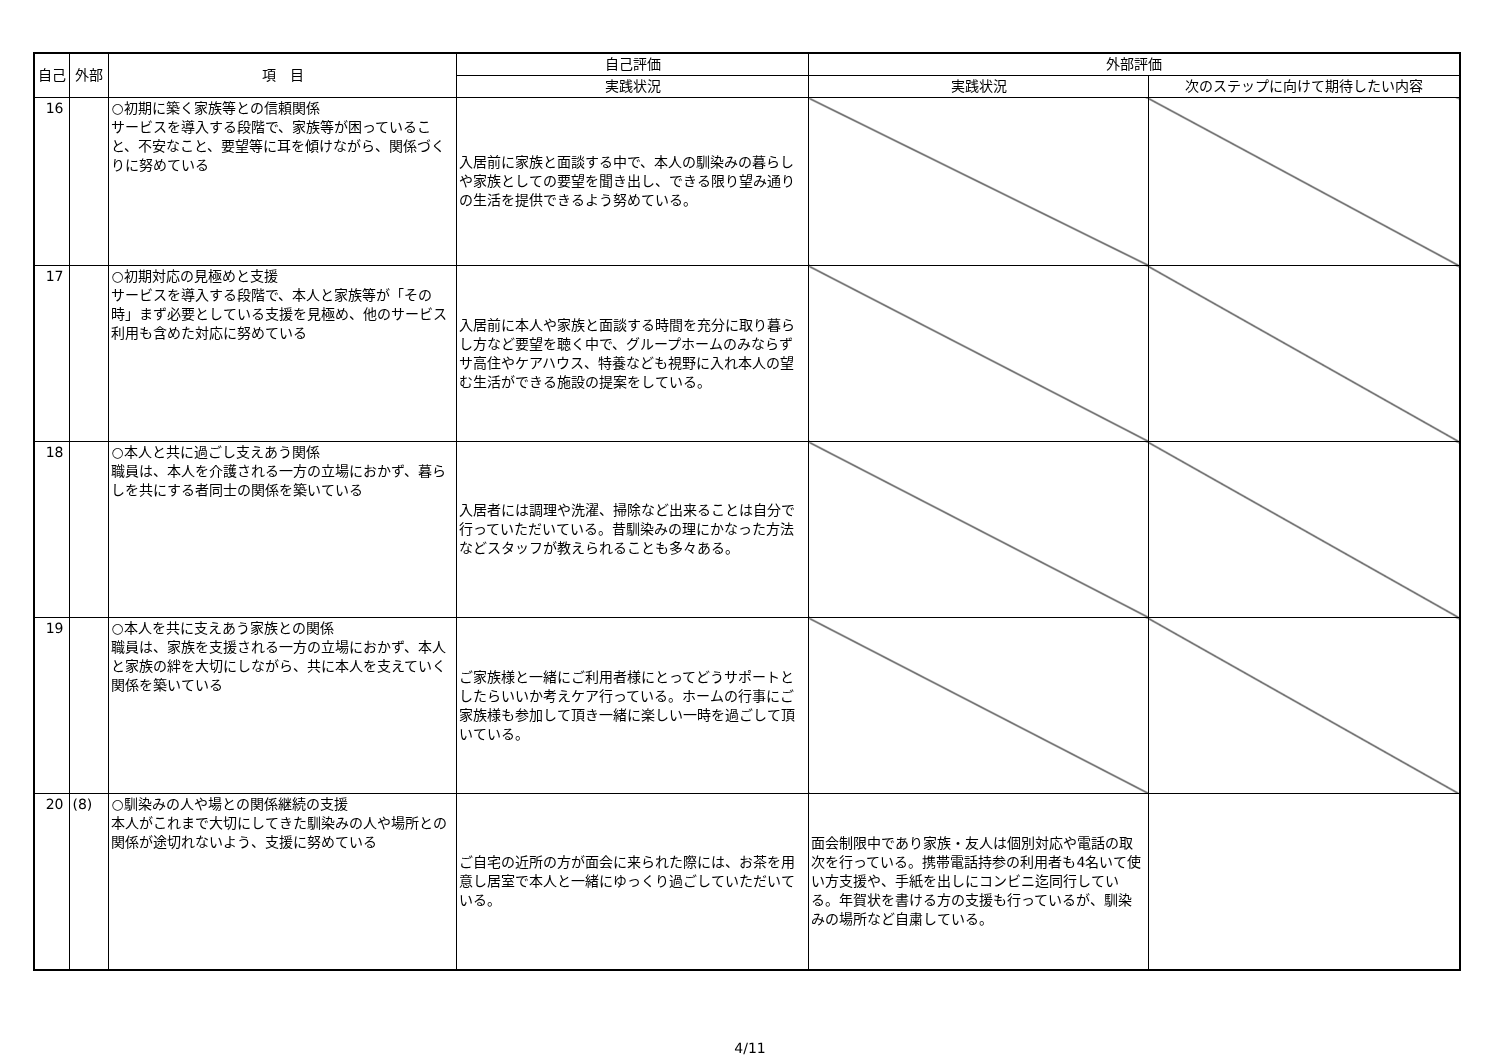| 自己 | 外部 | 項 目 | 自己評価 | 外部評価 | |
| --- | --- | --- | --- | --- | --- |
| | | | 実践状況 | 実践状況 | 次のステップに向けて期待したい内容 |
| 16 | | ○初期に築く家族等との信頼関係 サービスを導入する段階で、家族等が困っていること、不安なこと、要望等に耳を傾けながら、関係づくりに努めている | 入居前に家族と面談する中で、本人の馴染みの暮らしや家族としての要望を聞き出し、できる限り望み通りの生活を提供できるよう努めている。 | | |
| 17 | | ○初期対応の見極めと支援 サービスを導入する段階で、本人と家族等が「その時」まず必要としている支援を見極め、他のサービス利用も含めた対応に努めている | 入居前に本人や家族と面談する時間を充分に取り暮らし方など要望を聴く中で、グループホームのみならずサ高住やケアハウス、特養なども視野に入れ本人の望む生活ができる施設の提案をしている。 | | |
| 18 | | ○本人と共に過ごし支えあう関係 職員は、本人を介護される一方の立場におかず、暮らしを共にする者同士の関係を築いている | 入居者には調理や洗濯、掃除など出来ることは自分で行っていただいている。昔馴染みの理にかなった方法などスタッフが教えられることも多々ある。 | | |
| 19 | | ○本人を共に支えあう家族との関係 職員は、家族を支援される一方の立場におかず、本人と家族の絆を大切にしながら、共に本人を支えていく関係を築いている | ご家族様と一緒にご利用者様にとってどうサポートとしたらいいか考えケア行っている。ホームの行事にご家族様も参加して頂き一緒に楽しい一時を過ごして頂いている。 | | |
| 20 | (8) | ○馴染みの人や場との関係継続の支援 本人がこれまで大切にしてきた馴染みの人や場所との関係が途切れないよう、支援に努めている | ご自宅の近所の方が面会に来られた際には、お茶を用意し居室で本人と一緒にゆっくり過ごしていただいている。 | 面会制限中であり家族・友人は個別対応や電話の取次を行っている。携帯電話持参の利用者も4名いて使い方支援や、手紙を出しにコンビニ迄同行している。年賀状を書ける方の支援も行っているが、馴染みの場所など自粛している。 | |
4/11